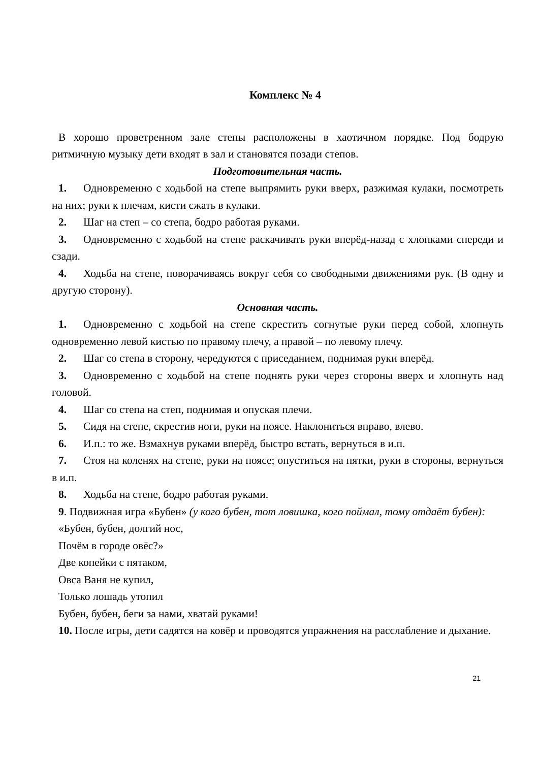Комплекс № 4
В хорошо проветренном зале степы расположены в хаотичном порядке. Под бодрую ритмичную музыку дети входят в зал и становятся позади степов.
Подготовительная часть.
1. Одновременно с ходьбой на степе выпрямить руки вверх, разжимая кулаки, посмотреть на них; руки к плечам, кисти сжать в кулаки.
2. Шаг на степ – со степа, бодро работая руками.
3. Одновременно с ходьбой на степе раскачивать руки вперёд-назад с хлопками спереди и сзади.
4. Ходьба на степе, поворачиваясь вокруг себя со свободными движениями рук. (В одну и другую сторону).
Основная часть.
1. Одновременно с ходьбой на степе скрестить согнутые руки перед собой, хлопнуть одновременно левой кистью по правому плечу, а правой – по левому плечу.
2. Шаг со степа в сторону, чередуются с приседанием, поднимая руки вперёд.
3. Одновременно с ходьбой на степе поднять руки через стороны вверх и хлопнуть над головой.
4. Шаг со степа на степ, поднимая и опуская плечи.
5. Сидя на степе, скрестив ноги, руки на поясе. Наклониться вправо, влево.
6. И.п.: то же. Взмахнув руками вперёд, быстро встать, вернуться в и.п.
7. Стоя на коленях на степе, руки на поясе; опуститься на пятки, руки в стороны, вернуться в и.п.
8. Ходьба на степе, бодро работая руками.
9. Подвижная игра «Бубен» (у кого бубен, тот ловишка, кого поймал, тому отдаёт бубен):
«Бубен, бубен, долгий нос,
Почём в городе овёс?»
Две копейки с пятаком,
Овса Ваня не купил,
Только лошадь утопил
Бубен, бубен, беги за нами, хватай руками!
10. После игры, дети садятся на ковёр и проводятся упражнения на расслабление и дыхание.
21